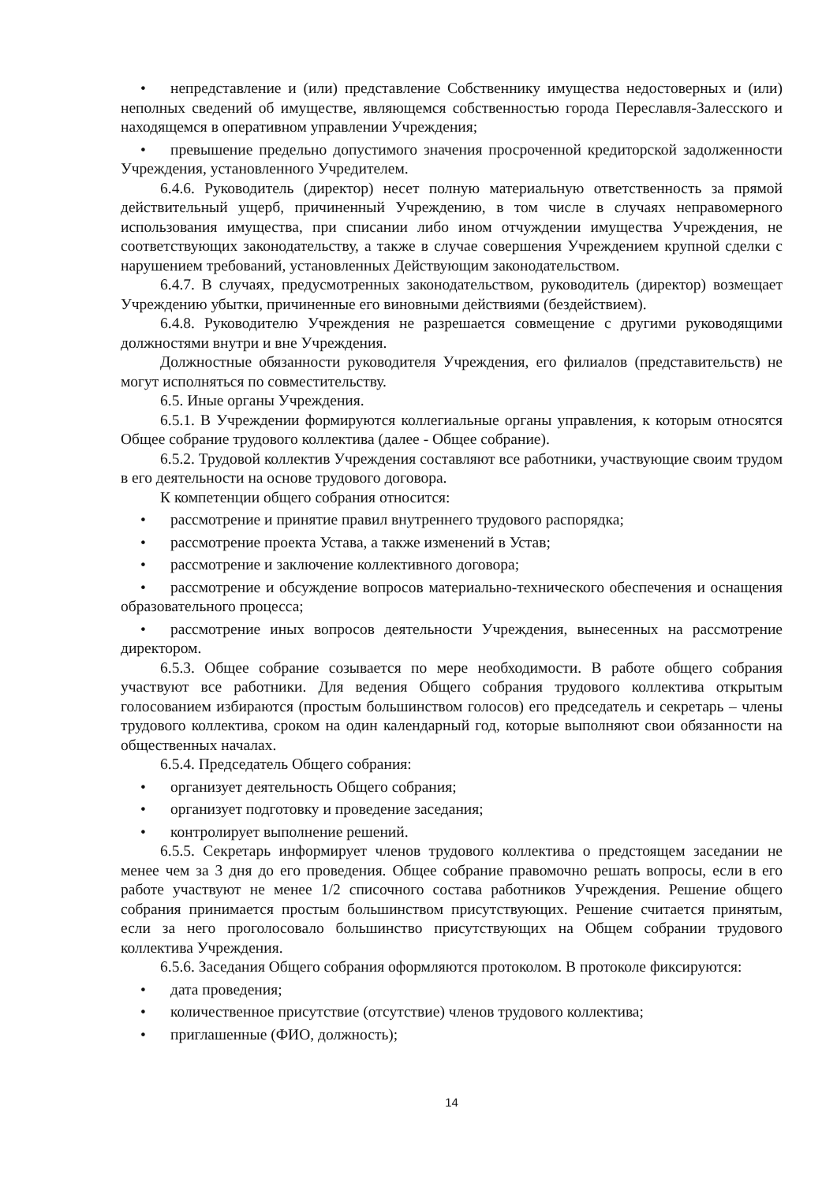• непредставление и (или) представление Собственнику имущества недостоверных и (или) неполных сведений об имуществе, являющемся собственностью города Переславля-Залесского и находящемся в оперативном управлении Учреждения;
• превышение предельно допустимого значения просроченной кредиторской задолженности Учреждения, установленного Учредителем.
6.4.6. Руководитель (директор) несет полную материальную ответственность за прямой действительный ущерб, причиненный Учреждению, в том числе в случаях неправомерного использования имущества, при списании либо ином отчуждении имущества Учреждения, не соответствующих законодательству, а также в случае совершения Учреждением крупной сделки с нарушением требований, установленных Действующим законодательством.
6.4.7. В случаях, предусмотренных законодательством, руководитель (директор) возмещает Учреждению убытки, причиненные его виновными действиями (бездействием).
6.4.8. Руководителю Учреждения не разрешается совмещение с другими руководящими должностями внутри и вне Учреждения.
Должностные обязанности руководителя Учреждения, его филиалов (представительств) не могут исполняться по совместительству.
6.5. Иные органы Учреждения.
6.5.1. В Учреждении формируются коллегиальные органы управления, к которым относятся Общее собрание трудового коллектива (далее - Общее собрание).
6.5.2. Трудовой коллектив Учреждения составляют все работники, участвующие своим трудом в его деятельности на основе трудового договора.
К компетенции общего собрания относится:
• рассмотрение и принятие правил внутреннего трудового распорядка;
• рассмотрение проекта Устава, а также изменений в Устав;
• рассмотрение и заключение коллективного договора;
• рассмотрение и обсуждение вопросов материально-технического обеспечения и оснащения образовательного процесса;
• рассмотрение иных вопросов деятельности Учреждения, вынесенных на рассмотрение директором.
6.5.3. Общее собрание созывается по мере необходимости. В работе общего собрания участвуют все работники. Для ведения Общего собрания трудового коллектива открытым голосованием избираются (простым большинством голосов) его председатель и секретарь – члены трудового коллектива, сроком на один календарный год, которые выполняют свои обязанности на общественных началах.
6.5.4. Председатель Общего собрания:
• организует деятельность Общего собрания;
• организует подготовку и проведение заседания;
• контролирует выполнение решений.
6.5.5. Секретарь информирует членов трудового коллектива о предстоящем заседании не менее чем за 3 дня до его проведения. Общее собрание правомочно решать вопросы, если в его работе участвуют не менее 1/2 списочного состава работников Учреждения. Решение общего собрания принимается простым большинством присутствующих. Решение считается принятым, если за него проголосовало большинство присутствующих на Общем собрании трудового коллектива Учреждения.
6.5.6. Заседания Общего собрания оформляются протоколом. В протоколе фиксируются:
• дата проведения;
• количественное присутствие (отсутствие) членов трудового коллектива;
• приглашенные (ФИО, должность);
14